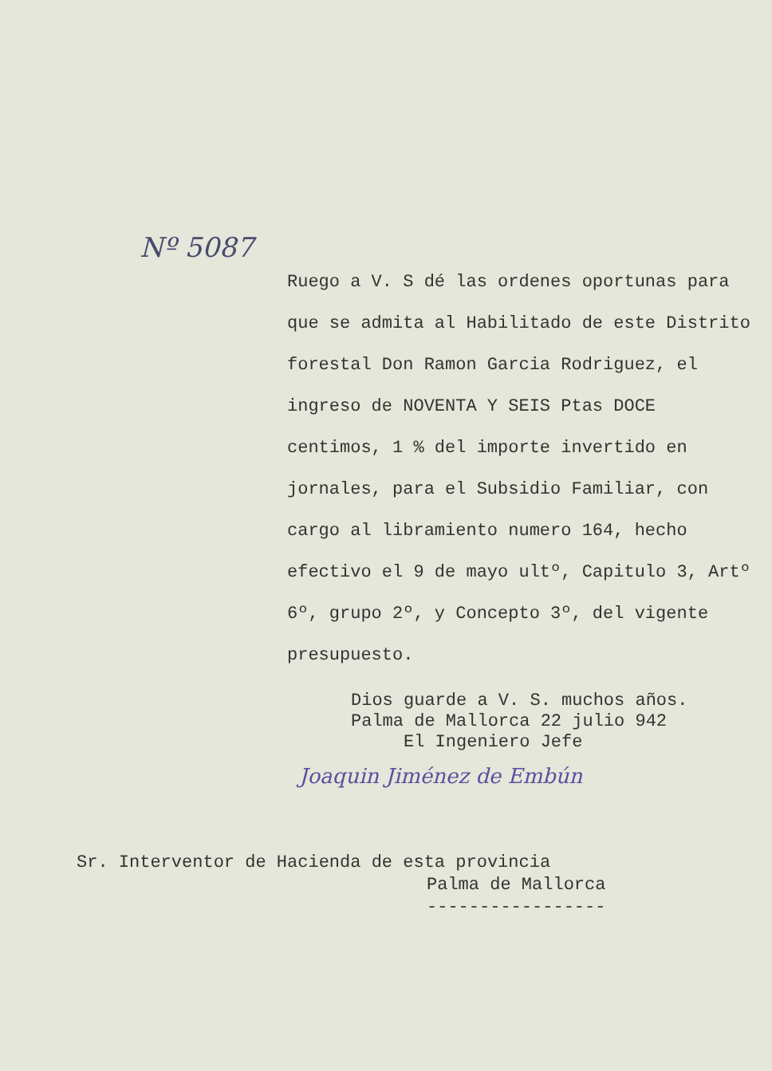Nº 5087
Ruego a V. S dé las ordenes oportunas para que se admita al Habilitado de este Distrito forestal Don Ramon Garcia Rodriguez, el ingreso de NOVENTA Y SEIS Ptas DOCE centimos, 1 % del importe invertido en jornales, para el Subsidio Familiar, con cargo al libramiento numero 164, hecho efectivo el 9 de mayo ultº, Capitulo 3, Artº 6º, grupo 2º, y Concepto 3º, del vigente presupuesto.
Dios guarde a V. S. muchos años.
Palma de Mallorca 22 julio 942
El Ingeniero Jefe
Joaquin Jiménez de Embún
Sr. Interventor de Hacienda de esta provincia
Palma de Mallorca
-----------------